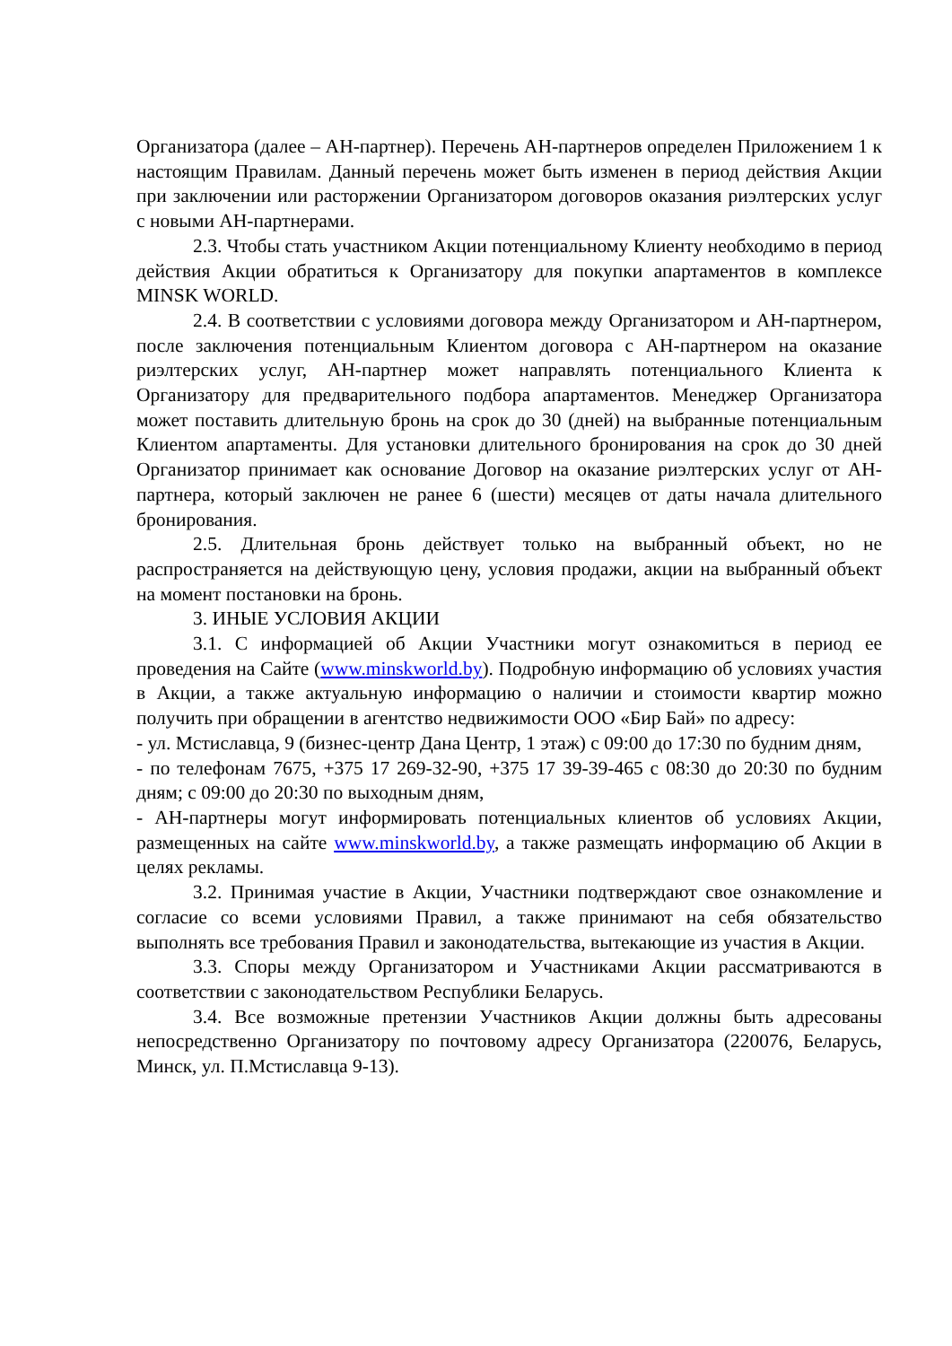Организатора (далее – АН-партнер). Перечень АН-партнеров определен Приложением 1 к настоящим Правилам. Данный перечень может быть изменен в период действия Акции при заключении или расторжении Организатором договоров оказания риэлтерских услуг с новыми АН-партнерами.
2.3. Чтобы стать участником Акции потенциальному Клиенту необходимо в период действия Акции обратиться к Организатору для покупки апартаментов в комплексе MINSK WORLD.
2.4. В соответствии с условиями договора между Организатором и АН-партнером, после заключения потенциальным Клиентом договора с АН-партнером на оказание риэлтерских услуг, АН-партнер может направлять потенциального Клиента к Организатору для предварительного подбора апартаментов. Менеджер Организатора может поставить длительную бронь на срок до 30 (дней) на выбранные потенциальным Клиентом апартаменты. Для установки длительного бронирования на срок до 30 дней Организатор принимает как основание Договор на оказание риэлтерских услуг от АН-партнера, который заключен не ранее 6 (шести) месяцев от даты начала длительного бронирования.
2.5. Длительная бронь действует только на выбранный объект, но не распространяется на действующую цену, условия продажи, акции на выбранный объект на момент постановки на бронь.
3. ИНЫЕ УСЛОВИЯ АКЦИИ
3.1. С информацией об Акции Участники могут ознакомиться в период ее проведения на Сайте (www.minskworld.by). Подробную информацию об условиях участия в Акции, а также актуальную информацию о наличии и стоимости квартир можно получить при обращении в агентство недвижимости ООО «Бир Бай» по адресу:
- ул. Мстиславца, 9 (бизнес-центр Дана Центр, 1 этаж) с 09:00 до 17:30 по будним дням,
- по телефонам 7675, +375 17 269-32-90, +375 17 39-39-465 с 08:30 до 20:30 по будним дням; с 09:00 до 20:30 по выходным дням,
- АН-партнеры могут информировать потенциальных клиентов об условиях Акции, размещенных на сайте www.minskworld.by, а также размещать информацию об Акции в целях рекламы.
3.2. Принимая участие в Акции, Участники подтверждают свое ознакомление и согласие со всеми условиями Правил, а также принимают на себя обязательство выполнять все требования Правил и законодательства, вытекающие из участия в Акции.
3.3. Споры между Организатором и Участниками Акции рассматриваются в соответствии с законодательством Республики Беларусь.
3.4. Все возможные претензии Участников Акции должны быть адресованы непосредственно Организатору по почтовому адресу Организатора (220076, Беларусь, Минск, ул. П.Мстиславца 9-13).